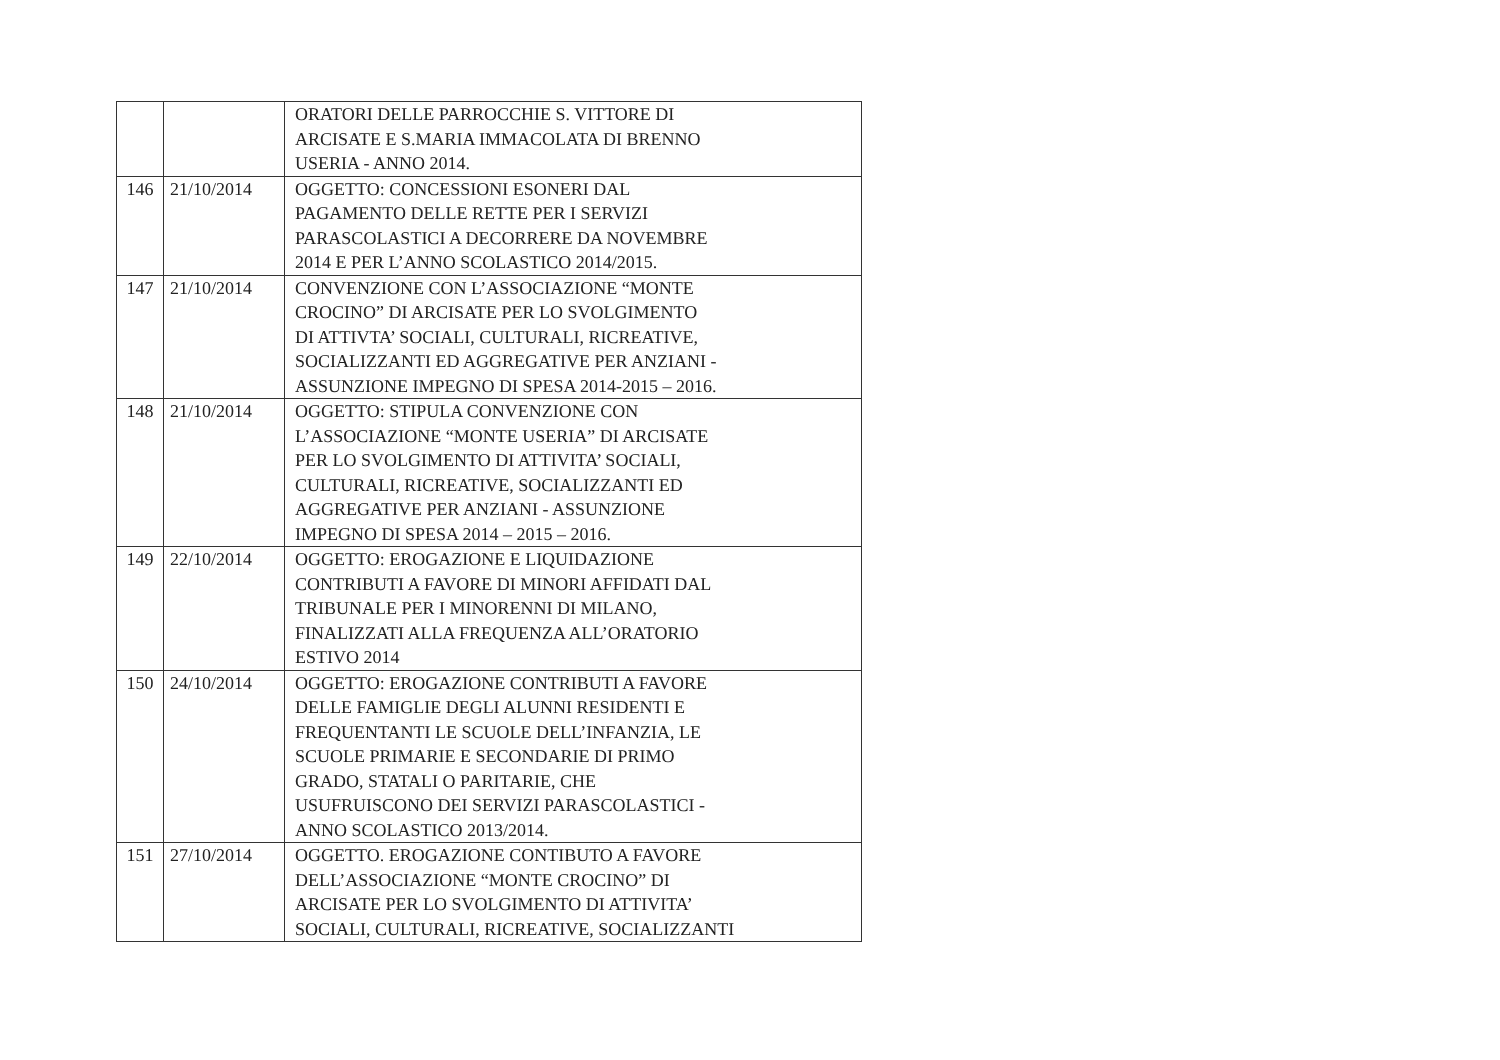| | | ORATORI DELLE PARROCCHIE S. VITTORE DI ARCISATE E S.MARIA IMMACOLATA DI BRENNO USERIA - ANNO 2014. |
| 146 | 21/10/2014 | OGGETTO: CONCESSIONI ESONERI DAL PAGAMENTO DELLE RETTE PER I SERVIZI PARASCOLASTICI A DECORRERE DA NOVEMBRE 2014 E PER L’ANNO SCOLASTICO 2014/2015. |
| 147 | 21/10/2014 | CONVENZIONE CON L’ASSOCIAZIONE “MONTE CROCINO” DI ARCISATE PER LO SVOLGIMENTO DI ATTIVTA’ SOCIALI, CULTURALI, RICREATIVE, SOCIALIZZANTI ED AGGREGATIVE PER ANZIANI - ASSUNZIONE IMPEGNO DI SPESA 2014-2015 – 2016. |
| 148 | 21/10/2014 | OGGETTO: STIPULA CONVENZIONE CON L’ASSOCIAZIONE “MONTE USERIA” DI ARCISATE PER LO SVOLGIMENTO DI ATTIVITA’ SOCIALI, CULTURALI, RICREATIVE, SOCIALIZZANTI ED AGGREGATIVE PER ANZIANI - ASSUNZIONE IMPEGNO DI SPESA 2014 – 2015 – 2016. |
| 149 | 22/10/2014 | OGGETTO: EROGAZIONE E LIQUIDAZIONE CONTRIBUTI A FAVORE DI MINORI AFFIDATI DAL TRIBUNALE PER I MINORENNI DI MILANO, FINALIZZATI ALLA FREQUENZA ALL’ORATORIO ESTIVO 2014 |
| 150 | 24/10/2014 | OGGETTO: EROGAZIONE CONTRIBUTI A FAVORE DELLE FAMIGLIE DEGLI ALUNNI RESIDENTI E FREQUENTANTI LE SCUOLE DELL’INFANZIA, LE SCUOLE PRIMARIE E SECONDARIE DI PRIMO GRADO, STATALI O PARITARIE, CHE USUFRUISCONO DEI SERVIZI PARASCOLASTICI - ANNO SCOLASTICO 2013/2014. |
| 151 | 27/10/2014 | OGGETTO. EROGAZIONE CONTIBUTO A FAVORE DELL’ASSOCIAZIONE “MONTE CROCINO” DI ARCISATE PER LO SVOLGIMENTO DI ATTIVITA’ SOCIALI, CULTURALI, RICREATIVE, SOCIALIZZANTI |